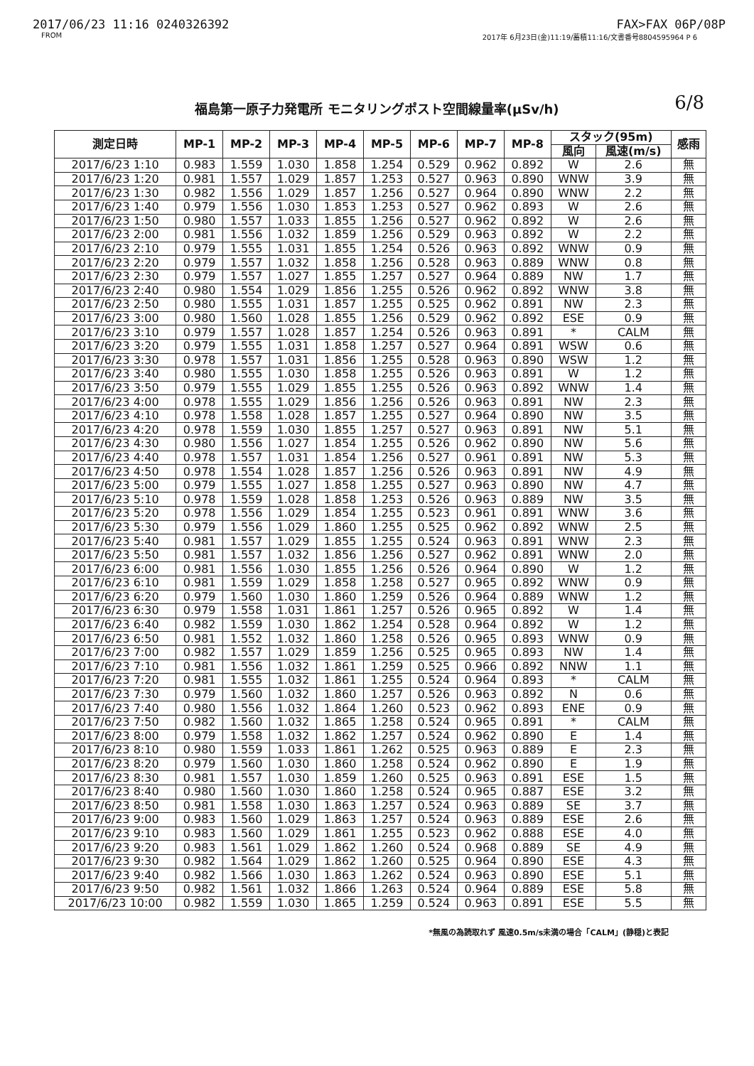2017/06/23 11:16 0240326392 FAX>FAX 06P/08P
FROM 2017年 6月23日(金)11:19/蓄積11:16/文書番号8804595964 P 6
福島第一原子力発電所 モニタリングポスト空間線量率(μSv/h) 6/8
| 測定日時 | MP-1 | MP-2 | MP-3 | MP-4 | MP-5 | MP-6 | MP-7 | MP-8 | スタック(95m) | | 感雨 |
| --- | --- | --- | --- | --- | --- | --- | --- | --- | --- | --- | --- |
| | | | | | | | | | 風向 | 風速(m/s) | |
| 2017/6/23 1:10 | 0.983 | 1.559 | 1.030 | 1.858 | 1.254 | 0.529 | 0.962 | 0.892 | W | 2.6 | 無 |
| 2017/6/23 1:20 | 0.981 | 1.557 | 1.029 | 1.857 | 1.253 | 0.527 | 0.963 | 0.890 | WNW | 3.9 | 無 |
| 2017/6/23 1:30 | 0.982 | 1.556 | 1.029 | 1.857 | 1.256 | 0.527 | 0.964 | 0.890 | WNW | 2.2 | 無 |
| 2017/6/23 1:40 | 0.979 | 1.556 | 1.030 | 1.853 | 1.253 | 0.527 | 0.962 | 0.893 | W | 2.6 | 無 |
| 2017/6/23 1:50 | 0.980 | 1.557 | 1.033 | 1.855 | 1.256 | 0.527 | 0.962 | 0.892 | W | 2.6 | 無 |
| 2017/6/23 2:00 | 0.981 | 1.556 | 1.032 | 1.859 | 1.256 | 0.529 | 0.963 | 0.892 | W | 2.2 | 無 |
| 2017/6/23 2:10 | 0.979 | 1.555 | 1.031 | 1.855 | 1.254 | 0.526 | 0.963 | 0.892 | WNW | 0.9 | 無 |
| 2017/6/23 2:20 | 0.979 | 1.557 | 1.032 | 1.858 | 1.256 | 0.528 | 0.963 | 0.889 | WNW | 0.8 | 無 |
| 2017/6/23 2:30 | 0.979 | 1.557 | 1.027 | 1.855 | 1.257 | 0.527 | 0.964 | 0.889 | NW | 1.7 | 無 |
| 2017/6/23 2:40 | 0.980 | 1.554 | 1.029 | 1.856 | 1.255 | 0.526 | 0.962 | 0.892 | WNW | 3.8 | 無 |
| 2017/6/23 2:50 | 0.980 | 1.555 | 1.031 | 1.857 | 1.255 | 0.525 | 0.962 | 0.891 | NW | 2.3 | 無 |
| 2017/6/23 3:00 | 0.980 | 1.560 | 1.028 | 1.855 | 1.256 | 0.529 | 0.962 | 0.892 | ESE | 0.9 | 無 |
| 2017/6/23 3:10 | 0.979 | 1.557 | 1.028 | 1.857 | 1.254 | 0.526 | 0.963 | 0.891 | * | CALM | 無 |
| 2017/6/23 3:20 | 0.979 | 1.555 | 1.031 | 1.858 | 1.257 | 0.527 | 0.964 | 0.891 | WSW | 0.6 | 無 |
| 2017/6/23 3:30 | 0.978 | 1.557 | 1.031 | 1.856 | 1.255 | 0.528 | 0.963 | 0.890 | WSW | 1.2 | 無 |
| 2017/6/23 3:40 | 0.980 | 1.555 | 1.030 | 1.858 | 1.255 | 0.526 | 0.963 | 0.891 | W | 1.2 | 無 |
| 2017/6/23 3:50 | 0.979 | 1.555 | 1.029 | 1.855 | 1.255 | 0.526 | 0.963 | 0.892 | WNW | 1.4 | 無 |
| 2017/6/23 4:00 | 0.978 | 1.555 | 1.029 | 1.856 | 1.256 | 0.526 | 0.963 | 0.891 | NW | 2.3 | 無 |
| 2017/6/23 4:10 | 0.978 | 1.558 | 1.028 | 1.857 | 1.255 | 0.527 | 0.964 | 0.890 | NW | 3.5 | 無 |
| 2017/6/23 4:20 | 0.978 | 1.559 | 1.030 | 1.855 | 1.257 | 0.527 | 0.963 | 0.891 | NW | 5.1 | 無 |
| 2017/6/23 4:30 | 0.980 | 1.556 | 1.027 | 1.854 | 1.255 | 0.526 | 0.962 | 0.890 | NW | 5.6 | 無 |
| 2017/6/23 4:40 | 0.978 | 1.557 | 1.031 | 1.854 | 1.256 | 0.527 | 0.961 | 0.891 | NW | 5.3 | 無 |
| 2017/6/23 4:50 | 0.978 | 1.554 | 1.028 | 1.857 | 1.256 | 0.526 | 0.963 | 0.891 | NW | 4.9 | 無 |
| 2017/6/23 5:00 | 0.979 | 1.555 | 1.027 | 1.858 | 1.255 | 0.527 | 0.963 | 0.890 | NW | 4.7 | 無 |
| 2017/6/23 5:10 | 0.978 | 1.559 | 1.028 | 1.858 | 1.253 | 0.526 | 0.963 | 0.889 | NW | 3.5 | 無 |
| 2017/6/23 5:20 | 0.978 | 1.556 | 1.029 | 1.854 | 1.255 | 0.523 | 0.961 | 0.891 | WNW | 3.6 | 無 |
| 2017/6/23 5:30 | 0.979 | 1.556 | 1.029 | 1.860 | 1.255 | 0.525 | 0.962 | 0.892 | WNW | 2.5 | 無 |
| 2017/6/23 5:40 | 0.981 | 1.557 | 1.029 | 1.855 | 1.255 | 0.524 | 0.963 | 0.891 | WNW | 2.3 | 無 |
| 2017/6/23 5:50 | 0.981 | 1.557 | 1.032 | 1.856 | 1.256 | 0.527 | 0.962 | 0.891 | WNW | 2.0 | 無 |
| 2017/6/23 6:00 | 0.981 | 1.556 | 1.030 | 1.855 | 1.256 | 0.526 | 0.964 | 0.890 | W | 1.2 | 無 |
| 2017/6/23 6:10 | 0.981 | 1.559 | 1.029 | 1.858 | 1.258 | 0.527 | 0.965 | 0.892 | WNW | 0.9 | 無 |
| 2017/6/23 6:20 | 0.979 | 1.560 | 1.030 | 1.860 | 1.259 | 0.526 | 0.964 | 0.889 | WNW | 1.2 | 無 |
| 2017/6/23 6:30 | 0.979 | 1.558 | 1.031 | 1.861 | 1.257 | 0.526 | 0.965 | 0.892 | W | 1.4 | 無 |
| 2017/6/23 6:40 | 0.982 | 1.559 | 1.030 | 1.862 | 1.254 | 0.528 | 0.964 | 0.892 | W | 1.2 | 無 |
| 2017/6/23 6:50 | 0.981 | 1.552 | 1.032 | 1.860 | 1.258 | 0.526 | 0.965 | 0.893 | WNW | 0.9 | 無 |
| 2017/6/23 7:00 | 0.982 | 1.557 | 1.029 | 1.859 | 1.256 | 0.525 | 0.965 | 0.893 | NW | 1.4 | 無 |
| 2017/6/23 7:10 | 0.981 | 1.556 | 1.032 | 1.861 | 1.259 | 0.525 | 0.966 | 0.892 | NNW | 1.1 | 無 |
| 2017/6/23 7:20 | 0.981 | 1.555 | 1.032 | 1.861 | 1.255 | 0.524 | 0.964 | 0.893 | * | CALM | 無 |
| 2017/6/23 7:30 | 0.979 | 1.560 | 1.032 | 1.860 | 1.257 | 0.526 | 0.963 | 0.892 | N | 0.6 | 無 |
| 2017/6/23 7:40 | 0.980 | 1.556 | 1.032 | 1.864 | 1.260 | 0.523 | 0.962 | 0.893 | ENE | 0.9 | 無 |
| 2017/6/23 7:50 | 0.982 | 1.560 | 1.032 | 1.865 | 1.258 | 0.524 | 0.965 | 0.891 | * | CALM | 無 |
| 2017/6/23 8:00 | 0.979 | 1.558 | 1.032 | 1.862 | 1.257 | 0.524 | 0.962 | 0.890 | E | 1.4 | 無 |
| 2017/6/23 8:10 | 0.980 | 1.559 | 1.033 | 1.861 | 1.262 | 0.525 | 0.963 | 0.889 | E | 2.3 | 無 |
| 2017/6/23 8:20 | 0.979 | 1.560 | 1.030 | 1.860 | 1.258 | 0.524 | 0.962 | 0.890 | E | 1.9 | 無 |
| 2017/6/23 8:30 | 0.981 | 1.557 | 1.030 | 1.859 | 1.260 | 0.525 | 0.963 | 0.891 | ESE | 1.5 | 無 |
| 2017/6/23 8:40 | 0.980 | 1.560 | 1.030 | 1.860 | 1.258 | 0.524 | 0.965 | 0.887 | ESE | 3.2 | 無 |
| 2017/6/23 8:50 | 0.981 | 1.558 | 1.030 | 1.863 | 1.257 | 0.524 | 0.963 | 0.889 | SE | 3.7 | 無 |
| 2017/6/23 9:00 | 0.983 | 1.560 | 1.029 | 1.863 | 1.257 | 0.524 | 0.963 | 0.889 | ESE | 2.6 | 無 |
| 2017/6/23 9:10 | 0.983 | 1.560 | 1.029 | 1.861 | 1.255 | 0.523 | 0.962 | 0.888 | ESE | 4.0 | 無 |
| 2017/6/23 9:20 | 0.983 | 1.561 | 1.029 | 1.862 | 1.260 | 0.524 | 0.968 | 0.889 | SE | 4.9 | 無 |
| 2017/6/23 9:30 | 0.982 | 1.564 | 1.029 | 1.862 | 1.260 | 0.525 | 0.964 | 0.890 | ESE | 4.3 | 無 |
| 2017/6/23 9:40 | 0.982 | 1.566 | 1.030 | 1.863 | 1.262 | 0.524 | 0.963 | 0.890 | ESE | 5.1 | 無 |
| 2017/6/23 9:50 | 0.982 | 1.561 | 1.032 | 1.866 | 1.263 | 0.524 | 0.964 | 0.889 | ESE | 5.8 | 無 |
| 2017/6/23 10:00 | 0.982 | 1.559 | 1.030 | 1.865 | 1.259 | 0.524 | 0.963 | 0.891 | ESE | 5.5 | 無 |
*無風の為読取れず 風速0.5m/s未満の場合「CALM」(静穏)と表記